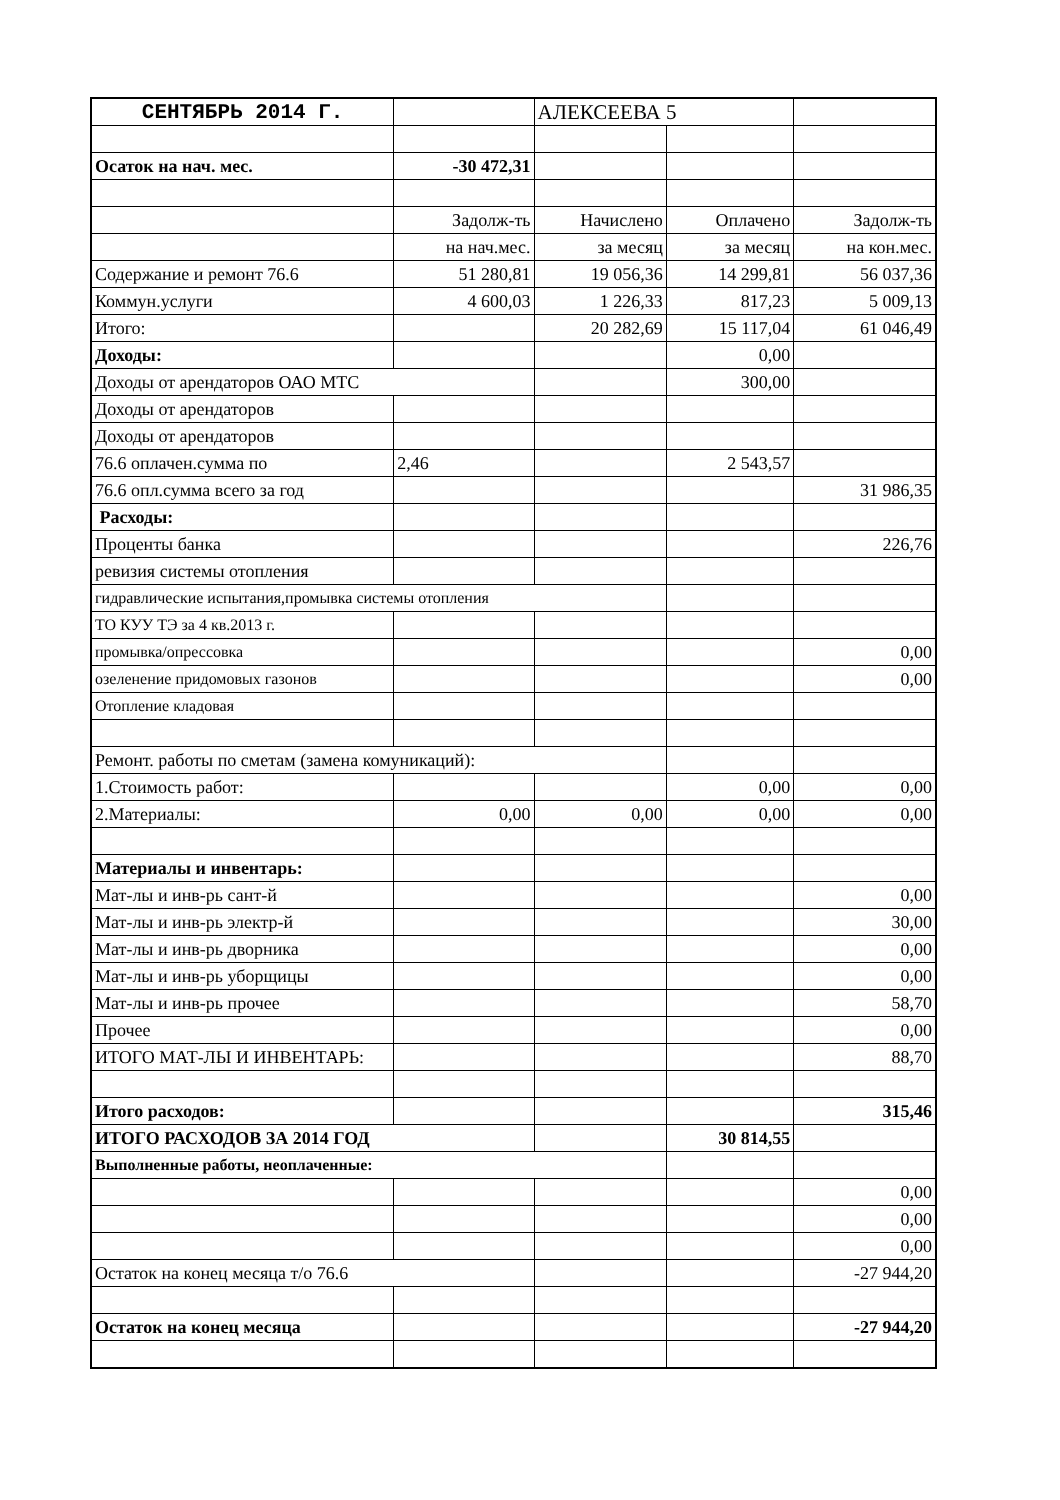| СЕНТЯБРЬ 2014 Г. | | АЛЕКСЕЕВА 5 | | |
| Осаток на нач. мес. | -30 472,31 | | | |
| | Задолж-ть | Начислено | Оплачено | Задолж-ть |
| | на нач.мес. | за месяц | за месяц | на кон.мес. |
| Содержание и ремонт 76.6 | 51 280,81 | 19 056,36 | 14 299,81 | 56 037,36 |
| Коммун.услуги | 4 600,03 | 1 226,33 | 817,23 | 5 009,13 |
| Итого: | | 20 282,69 | 15 117,04 | 61 046,49 |
| Доходы: | | | 0,00 | |
| Доходы от арендаторов ОАО МТС | | | 300,00 | |
| Доходы от арендаторов | | | | |
| Доходы от арендаторов | | | | |
| 76.6 оплачен.сумма по | 2,46 | | 2 543,57 | |
| 76.6 опл.сумма всего за год | | | | 31 986,35 |
| Расходы: | | | | |
| Проценты банка | | | | 226,76 |
| ревизия системы отопления | | | | |
| гидравлические испытания,промывка системы отопления | | | | |
| ТО КУУ ТЭ за 4 кв.2013 г. | | | | |
| промывка/опрессовка | | | | 0,00 |
| озеленение придомовых газонов | | | | 0,00 |
| Отопление кладовая | | | | |
| Ремонт. работы по сметам (замена комуникаций): | | | | |
| 1.Стоимость работ: | | | 0,00 | 0,00 |
| 2.Материалы: | 0,00 | 0,00 | 0,00 | 0,00 |
| Материалы и инвентарь: | | | | |
| Мат-лы и инв-рь сант-й | | | | 0,00 |
| Мат-лы и инв-рь электр-й | | | | 30,00 |
| Мат-лы и инв-рь дворника | | | | 0,00 |
| Мат-лы и инв-рь уборщицы | | | | 0,00 |
| Мат-лы и инв-рь прочее | | | | 58,70 |
| Прочее | | | | 0,00 |
| ИТОГО МАТ-ЛЫ И ИНВЕНТАРЬ: | | | | 88,70 |
| Итого расходов: | | | | 315,46 |
| ИТОГО РАСХОДОВ ЗА 2014 ГОД | | | 30 814,55 | |
| Выполненные работы, неоплаченные: | | | | |
| | | | | 0,00 |
| | | | | 0,00 |
| | | | | 0,00 |
| Остаток на конец месяца т/о 76.6 | | | | -27 944,20 |
| Остаток на конец месяца | | | | -27 944,20 |